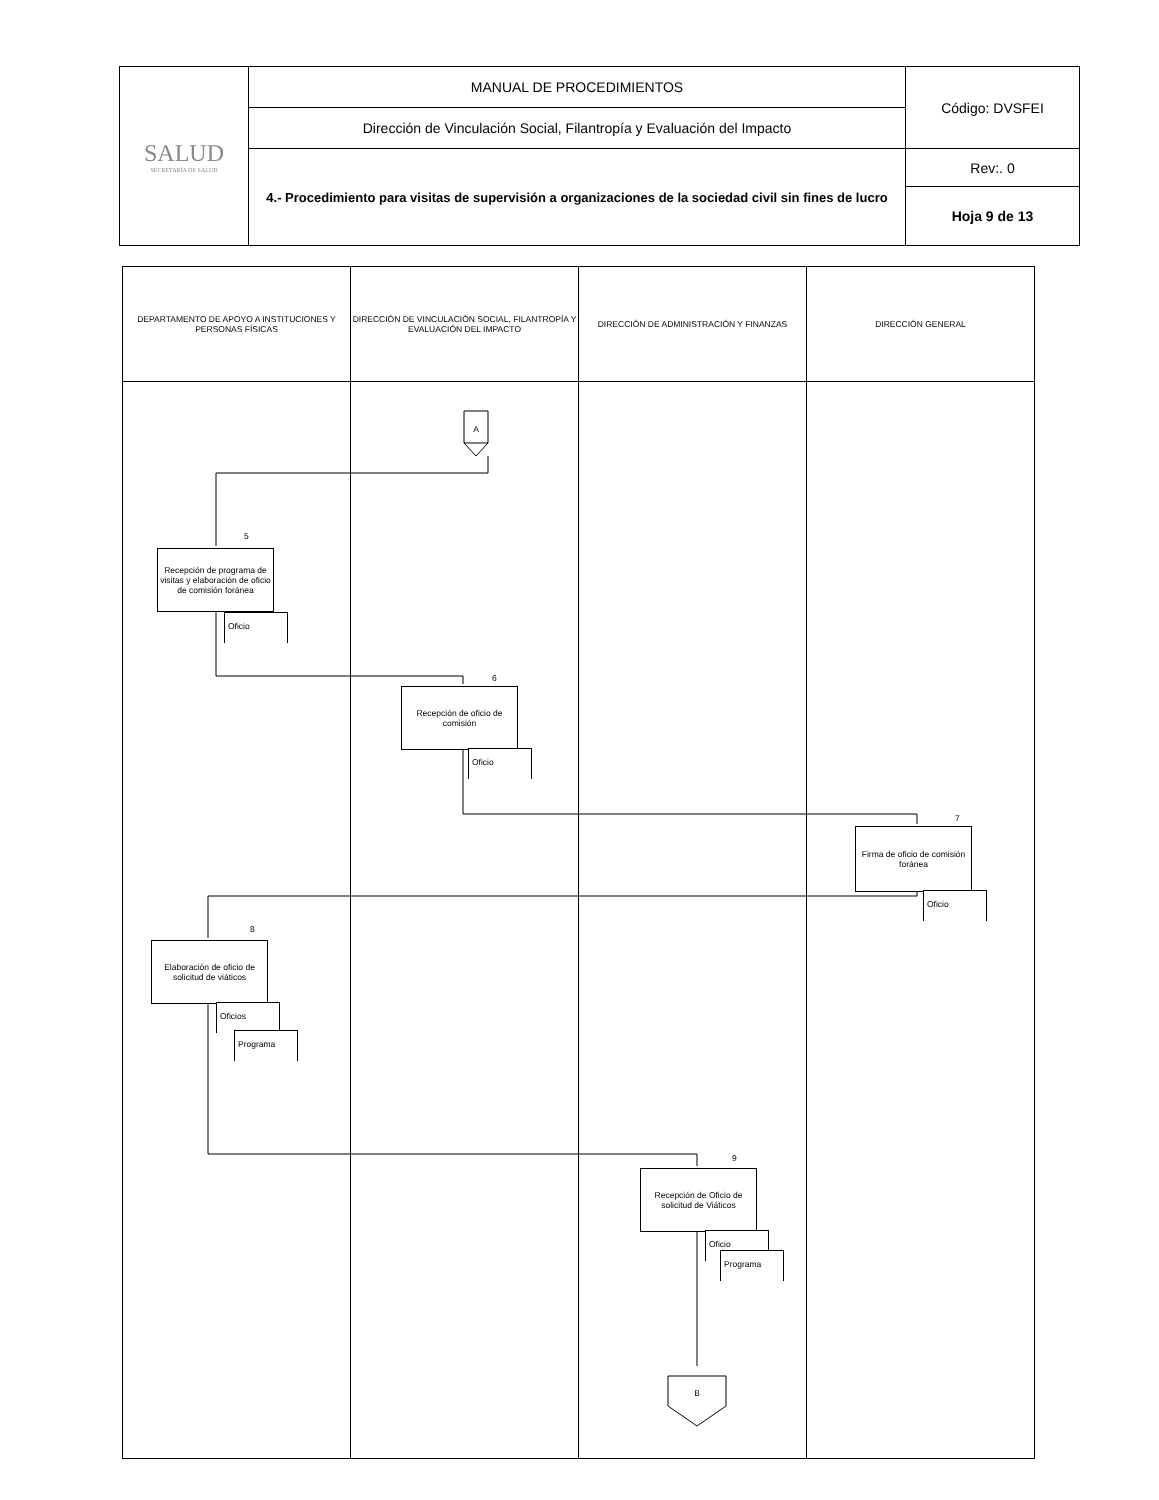| SALUD SECRETARÍA DE SALUD | MANUAL DE PROCEDIMIENTOS | Código: DVSFEI |
| | Dirección de Vinculación Social, Filantropía y Evaluación del Impacto | |
| | 4.- Procedimiento para visitas de supervisión a organizaciones de la sociedad civil sin fines de lucro | Rev:. 0 |
| | | Hoja 9 de 13 |
| DEPARTAMENTO DE APOYO A INSTITUCIONES Y PERSONAS FÍSICAS | DIRECCIÓN DE VINCULACIÓN SOCIAL, FILANTROPÍA Y EVALUACIÓN DEL IMPACTO | DIRECCIÓN DE ADMINISTRACIÓN Y FINANZAS | DIRECCIÓN GENERAL |
A
5
Recepción de programa de visitas y elaboración de oficio de comisión foránea
Oficio
6
Recepción de oficio de comisión
Oficio
7
Firma de oficio de comisión foránea
Oficio
8
Elaboración de oficio de solicitud de viáticos
Oficios
Programa
9
Recepción de Oficio de solicitud de Viáticos
Oficio
Programa
B